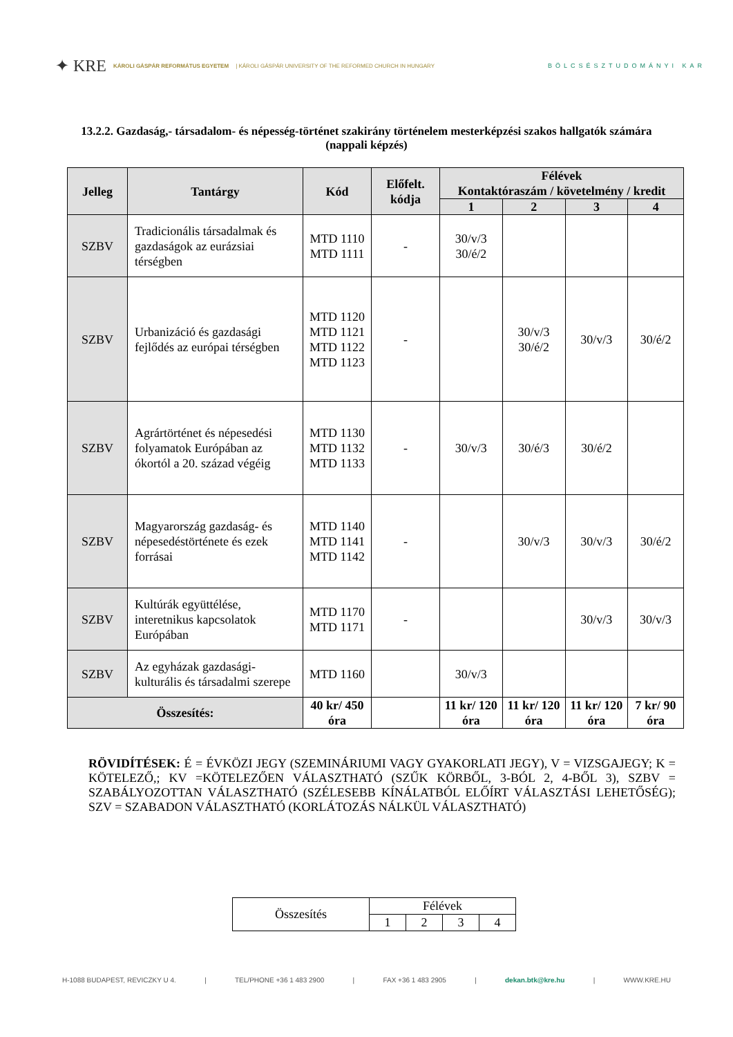✦ KRE KÁROLI GÁSPÁR REFORMÁTUS EGYETEM | KÁROLI GÁSPÁR UNIVERSITY OF THE REFORMED CHURCH IN HUNGARY BÖLCSÉSZTUDOMÁNYI KAR
13.2.2. Gazdaság,- társadalom- és népesség-történet szakirány történelem mesterképzési szakos hallgatók számára (nappali képzés)
| Jelleg | Tantárgy | Kód | Előfelt. kódja | Félévek Kontaktóraszám / követelmény / kredit | | | |
| --- | --- | --- | --- | --- | --- | --- | --- |
| | | | | 1 | 2 | 3 | 4 |
| SZBV | Tradicionális társadalmak és gazdaságok az eurázsiai térségben | MTD 1110 MTD 1111 | - | 30/v/3 30/é/2 | | | |
| SZBV | Urbanizáció és gazdasági fejlődés az európai térségben | MTD 1120 MTD 1121 MTD 1122 MTD 1123 | - | | 30/v/3 30/é/2 | 30/v/3 | 30/é/2 |
| SZBV | Agrártörténet és népesedési folyamatok Európában az ókortól a 20. század végéig | MTD 1130 MTD 1132 MTD 1133 | - | 30/v/3 | 30/é/3 | 30/é/2 | |
| SZBV | Magyarország gazdaság- és népesedéstörténete és ezek forrásai | MTD 1140 MTD 1141 MTD 1142 | - | | 30/v/3 | 30/v/3 | 30/é/2 |
| SZBV | Kultúrák együttélése, interetnikus kapcsolatok Európában | MTD 1170 MTD 1171 | - | | | 30/v/3 | 30/v/3 |
| SZBV | Az egyházak gazdasági-kulturális és társadalmi szerepe | MTD 1160 | | 30/v/3 | | | |
| Összesítés: | | 40 kr/ 450 óra | | 11 kr/ 120 óra | 11 kr/ 120 óra | 11 kr/ 120 óra | 7 kr/ 90 óra |
RÖVIDÍTÉSEK: É = ÉVKÖZI JEGY (SZEMINÁRIUMI VAGY GYAKORLATI JEGY), V = VIZSGAJEGY; K = KÖTELEZŐ,; KV =KÖTELEZŐEN VÁLASZTHATÓ (SZŰK KÖRBŐL, 3-BÓL 2, 4-BŐL 3), SZBV = SZABÁLYOZOTTAN VÁLASZTHATÓ (SZÉLESEBB KÍNÁLATBÓL ELŐÍRT VÁLASZTÁSI LEHETŐSÉG); SZV = SZABADON VÁLASZTHATÓ (KORLÁTOZÁS NÁLKÜL VÁLASZTHATÓ)
| Összesítés | Félévek | | | |
| | 1 | 2 | 3 | 4 |
H-1088 BUDAPEST, REVICZKY U 4. | TEL/PHONE +36 1 483 2900 | FAX +36 1 483 2905 | dekan.btk@kre.hu | WWW.KRE.HU